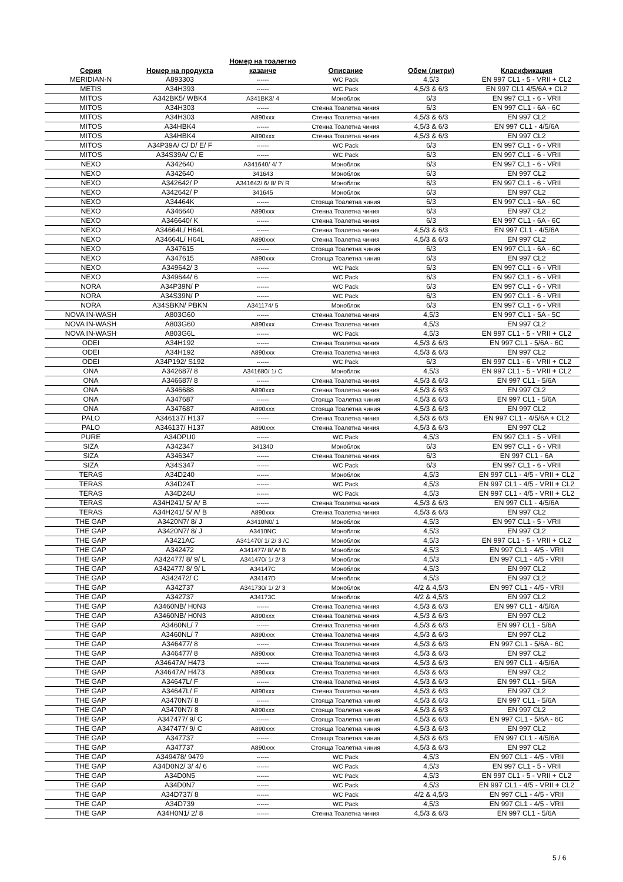| Серия | Номер на продукта | Номер на тоалетно казанче | Описание | Обем (литри) | Класификация |
| --- | --- | --- | --- | --- | --- |
| MERIDIAN-N | A893303 | ------ | WC Pack | 4,5/3 | EN 997 CL1 - 5 - VRII + CL2 |
| METIS | A34H393 | ------ | WC Pack | 4,5/3 & 6/3 | EN 997 CL1 4/5/6A + CL2 |
| MITOS | A342BK5/ WBK4 | A341BK3/ 4 | Моноблок | 6/3 | EN 997 CL1 - 6 - VRII |
| MITOS | A34H303 | ------ | Стенна Тоалетна чиния | 6/3 | EN 997 CL1 - 6A - 6C |
| MITOS | A34H303 | A890xxx | Стенна Тоалетна чиния | 4,5/3 & 6/3 | EN 997 CL2 |
| MITOS | A34HBK4 | ------ | Стенна Тоалетна чиния | 4,5/3 & 6/3 | EN 997 CL1 - 4/5/6A |
| MITOS | A34HBK4 | A890xxx | Стенна Тоалетна чиния | 4,5/3 & 6/3 | EN 997 CL2 |
| MITOS | A34P39A/ C/ D/ E/ F | ------ | WC Pack | 6/3 | EN 997 CL1 - 6 - VRII |
| MITOS | A34S39A/ C/ E | ------ | WC Pack | 6/3 | EN 997 CL1 - 6 - VRII |
| NEXO | A342640 | A341640/ 4/ 7 | Моноблок | 6/3 | EN 997 CL1 - 6 - VRII |
| NEXO | A342640 | 341643 | Моноблок | 6/3 | EN 997 CL2 |
| NEXO | A342642/ P | A341642/ 6/ 8/ P/ R | Моноблок | 6/3 | EN 997 CL1 - 6 - VRII |
| NEXO | A342642/ P | 341645 | Моноблок | 6/3 | EN 997 CL2 |
| NEXO | A34464K | ------ | Стояща Тоалетна чиния | 6/3 | EN 997 CL1 - 6A - 6C |
| NEXO | A346640 | A890xxx | Стенна Тоалетна чиния | 6/3 | EN 997 CL2 |
| NEXO | A346640/ K | ------ | Стенна Тоалетна чиния | 6/3 | EN 997 CL1 - 6A - 6C |
| NEXO | A34664L/ H64L | ------ | Стенна Тоалетна чиния | 4,5/3 & 6/3 | EN 997 CL1 - 4/5/6A |
| NEXO | A34664L/ H64L | A890xxx | Стенна Тоалетна чиния | 4,5/3 & 6/3 | EN 997 CL2 |
| NEXO | A347615 | ------ | Стояща Тоалетна чиния | 6/3 | EN 997 CL1 - 6A - 6C |
| NEXO | A347615 | A890xxx | Стояща Тоалетна чиния | 6/3 | EN 997 CL2 |
| NEXO | A349642/ 3 | ------ | WC Pack | 6/3 | EN 997 CL1 - 6 - VRII |
| NEXO | A349644/ 6 | ------ | WC Pack | 6/3 | EN 997 CL1 - 6 - VRII |
| NORA | A34P39N/ P | ------ | WC Pack | 6/3 | EN 997 CL1 - 6 - VRII |
| NORA | A34S39N/ P | ------ | WC Pack | 6/3 | EN 997 CL1 - 6 - VRII |
| NORA | A34SBKN/ PBKN | A341174/ 5 | Моноблок | 6/3 | EN 997 CL1 - 6 - VRII |
| NOVA IN-WASH | A803G60 | ------ | Стенна Тоалетна чиния | 4,5/3 | EN 997 CL1 - 5A - 5C |
| NOVA IN-WASH | A803G60 | A890xxx | Стенна Тоалетна чиния | 4,5/3 | EN 997 CL2 |
| NOVA IN-WASH | A803G6L | ------ | WC Pack | 4,5/3 | EN 997 CL1 - 5 - VRII + CL2 |
| ODEI | A34H192 | ------ | Стенна Тоалетна чиния | 4,5/3 & 6/3 | EN 997 CL1 - 5/6A - 6C |
| ODEI | A34H192 | A890xxx | Стенна Тоалетна чиния | 4,5/3 & 6/3 | EN 997 CL2 |
| ODEI | A34P192/ S192 | ------ | WC Pack | 6/3 | EN 997 CL1 - 6 - VRII + CL2 |
| ONA | A342687/ 8 | A341680/ 1/ C | Моноблок | 4,5/3 | EN 997 CL1 - 5 - VRII + CL2 |
| ONA | A346687/ 8 | ------ | Стенна Тоалетна чиния | 4,5/3 & 6/3 | EN 997 CL1 - 5/6A |
| ONA | A346688 | A890xxx | Стенна Тоалетна чиния | 4,5/3 & 6/3 | EN 997 CL2 |
| ONA | A347687 | ------ | Стояща Тоалетна чиния | 4,5/3 & 6/3 | EN 997 CL1 - 5/6A |
| ONA | A347687 | A890xxx | Стояща Тоалетна чиния | 4,5/3 & 6/3 | EN 997 CL2 |
| PALO | A346137/ H137 | ------ | Стенна Тоалетна чиния | 4,5/3 & 6/3 | EN 997 CL1 - 4/5/6A + CL2 |
| PALO | A346137/ H137 | A890xxx | Стенна Тоалетна чиния | 4,5/3 & 6/3 | EN 997 CL2 |
| PURE | A34DPU0 | ------ | WC Pack | 4,5/3 | EN 997 CL1 - 5 - VRII |
| SIZA | A342347 | 341340 | Моноблок | 6/3 | EN 997 CL1 - 6 - VRII |
| SIZA | A346347 | ------ | Стенна Тоалетна чиния | 6/3 | EN 997 CL1 - 6A |
| SIZA | A34S347 | ------ | WC Pack | 6/3 | EN 997 CL1 - 6 - VRII |
| TERAS | A34D240 | ------ | Моноблок | 4,5/3 | EN 997 CL1 - 4/5 - VRII + CL2 |
| TERAS | A34D24T | ------ | WC Pack | 4,5/3 | EN 997 CL1 - 4/5 - VRII + CL2 |
| TERAS | A34D24U | ------ | WC Pack | 4,5/3 | EN 997 CL1 - 4/5 - VRII + CL2 |
| TERAS | A34H241/ 5/ A/ B | ------ | Стенна Тоалетна чиния | 4,5/3 & 6/3 | EN 997 CL1 - 4/5/6A |
| TERAS | A34H241/ 5/ A/ B | A890xxx | Стенна Тоалетна чиния | 4,5/3 & 6/3 | EN 997 CL2 |
| THE GAP | A3420N7/ 8/ J | A3410N0/ 1 | Моноблок | 4,5/3 | EN 997 CL1 - 5 - VRII |
| THE GAP | A3420N7/ 8/ J | A3410NC | Моноблок | 4,5/3 | EN 997 CL2 |
| THE GAP | A3421AC | A341470/ 1/ 2/ 3 /C | Моноблок | 4,5/3 | EN 997 CL1 - 5 - VRII + CL2 |
| THE GAP | A342472 | A341477/ 8/ A/ B | Моноблок | 4,5/3 | EN 997 CL1 - 4/5 - VRII |
| THE GAP | A342477/ 8/ 9/ L | A341470/ 1/ 2/ 3 | Моноблок | 4,5/3 | EN 997 CL1 - 4/5 - VRII |
| THE GAP | A342477/ 8/ 9/ L | A34147C | Моноблок | 4,5/3 | EN 997 CL2 |
| THE GAP | A342472/ C | A34147D | Моноблок | 4,5/3 | EN 997 CL2 |
| THE GAP | A342737 | A341730/ 1/ 2/ 3 | Моноблок | 4/2 & 4,5/3 | EN 997 CL1 - 4/5 - VRII |
| THE GAP | A342737 | A34173C | Моноблок | 4/2 & 4,5/3 | EN 997 CL2 |
| THE GAP | A3460NB/ H0N3 | ------ | Стенна Тоалетна чиния | 4,5/3 & 6/3 | EN 997 CL1 - 4/5/6A |
| THE GAP | A3460NB/ H0N3 | A890xxx | Стенна Тоалетна чиния | 4,5/3 & 6/3 | EN 997 CL2 |
| THE GAP | A3460NL/ 7 | ------ | Стенна Тоалетна чиния | 4,5/3 & 6/3 | EN 997 CL1 - 5/6A |
| THE GAP | A3460NL/ 7 | A890xxx | Стенна Тоалетна чиния | 4,5/3 & 6/3 | EN 997 CL2 |
| THE GAP | A346477/ 8 | ------ | Стенна Тоалетна чиния | 4,5/3 & 6/3 | EN 997 CL1 - 5/6A - 6C |
| THE GAP | A346477/ 8 | A890xxx | Стенна Тоалетна чиния | 4,5/3 & 6/3 | EN 997 CL2 |
| THE GAP | A34647A/ H473 | ------ | Стенна Тоалетна чиния | 4,5/3 & 6/3 | EN 997 CL1 - 4/5/6A |
| THE GAP | A34647A/ H473 | A890xxx | Стенна Тоалетна чиния | 4,5/3 & 6/3 | EN 997 CL2 |
| THE GAP | A34647L/ F | ------ | Стенна Тоалетна чиния | 4,5/3 & 6/3 | EN 997 CL1 - 5/6A |
| THE GAP | A34647L/ F | A890xxx | Стенна Тоалетна чиния | 4,5/3 & 6/3 | EN 997 CL2 |
| THE GAP | A3470N7/ 8 | ------ | Стояща Тоалетна чиния | 4,5/3 & 6/3 | EN 997 CL1 - 5/6A |
| THE GAP | A3470N7/ 8 | A890xxx | Стояща Тоалетна чиния | 4,5/3 & 6/3 | EN 997 CL2 |
| THE GAP | A347477/ 9/ C | ------ | Стояща Тоалетна чиния | 4,5/3 & 6/3 | EN 997 CL1 - 5/6A - 6C |
| THE GAP | A347477/ 9/ C | A890xxx | Стояща Тоалетна чиния | 4,5/3 & 6/3 | EN 997 CL2 |
| THE GAP | A347737 | ------ | Стояща Тоалетна чиния | 4,5/3 & 6/3 | EN 997 CL1 - 4/5/6A |
| THE GAP | A347737 | A890xxx | Стояща Тоалетна чиния | 4,5/3 & 6/3 | EN 997 CL2 |
| THE GAP | A349478/ 9479 | ------ | WC Pack | 4,5/3 | EN 997 CL1 - 4/5 - VRII |
| THE GAP | A34D0N2/ 3/ 4/ 6 | ------ | WC Pack | 4,5/3 | EN 997 CL1 - 5 - VRII |
| THE GAP | A34D0N5 | ------ | WC Pack | 4,5/3 | EN 997 CL1 - 5 - VRII + CL2 |
| THE GAP | A34D0N7 | ------ | WC Pack | 4,5/3 | EN 997 CL1 - 4/5 - VRII + CL2 |
| THE GAP | A34D737/ 8 | ------ | WC Pack | 4/2 & 4,5/3 | EN 997 CL1 - 4/5 - VRII |
| THE GAP | A34D739 | ------ | WC Pack | 4,5/3 | EN 997 CL1 - 4/5 - VRII |
| THE GAP | A34H0N1/ 2/ 8 | ------ | Стенна Тоалетна чиния | 4,5/3 & 6/3 | EN 997 CL1 - 5/6A |
5 / 6